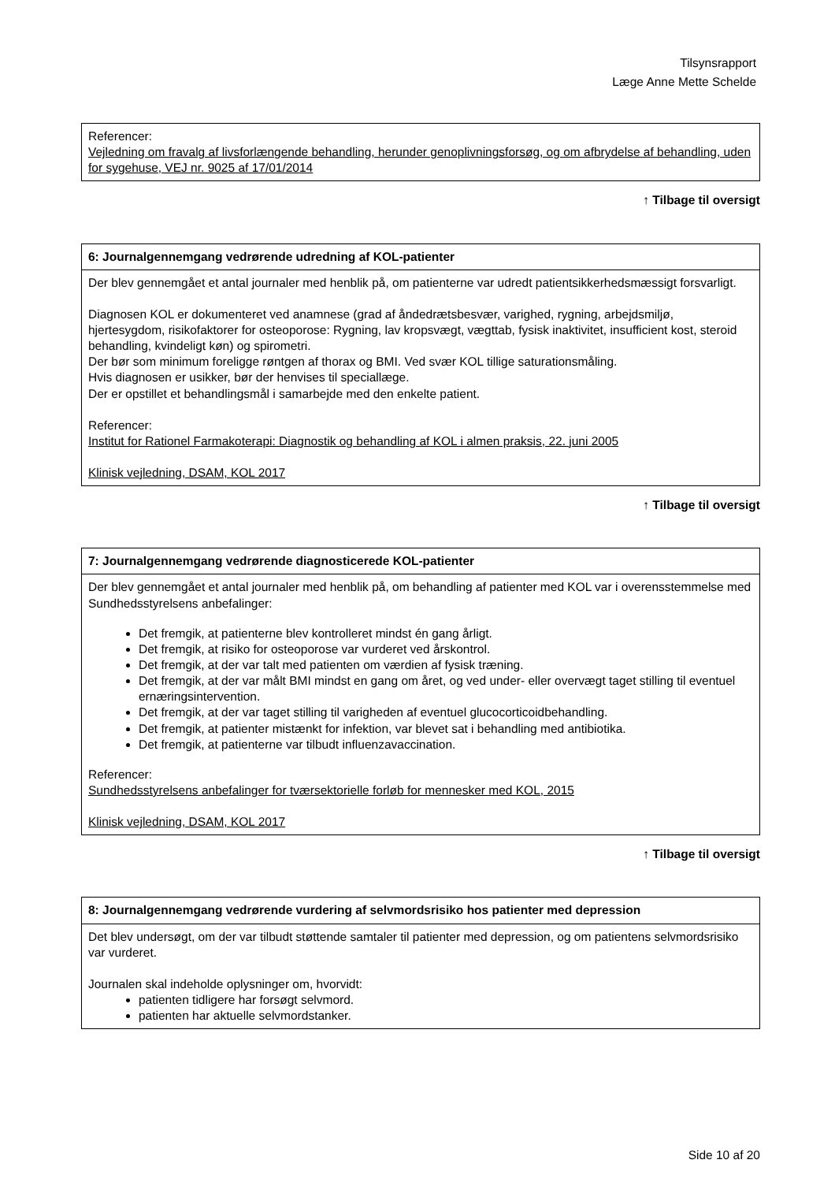Tilsynsrapport
Læge Anne Mette Schelde
| Referencer: Vejledning om fravalg af livsforlængende behandling, herunder genoplivningsforsøg, og om afbrydelse af behandling, uden for sygehuse, VEJ nr. 9025 af 17/01/2014 |
↑ Tilbage til oversigt
| 6: Journalgennemgang vedrørende udredning af KOL-patienter |
| --- |
| Der blev gennemgået et antal journaler med henblik på, om patienterne var udredt patientsikkerhedsmæssigt forsvarligt. Diagnosen KOL er dokumenteret ved anamnese (grad af åndedrætsbesvær, varighed, rygning, arbejdsmiljø, hjertesygdom, risikofaktorer for osteoporose: Rygning, lav kropsvægt, vægttab, fysisk inaktivitet, insufficient kost, steroid behandling, kvindeligt køn) og spirometri. Der bør som minimum foreligge røntgen af thorax og BMI. Ved svær KOL tillige saturationsmåling. Hvis diagnosen er usikker, bør der henvises til speciallæge. Der er opstillet et behandlingsmål i samarbejde med den enkelte patient. Referencer: Institut for Rationel Farmakoterapi: Diagnostik og behandling af KOL i almen praksis, 22. juni 2005 Klinisk vejledning, DSAM, KOL 2017 |
↑ Tilbage til oversigt
| 7: Journalgennemgang vedrørende diagnosticerede KOL-patienter |
| --- |
| Der blev gennemgået et antal journaler med henblik på, om behandling af patienter med KOL var i overensstemmelse med Sundhedsstyrelsens anbefalinger: Det fremgik, at patienterne blev kontrolleret mindst én gang årligt. Det fremgik, at risiko for osteoporose var vurderet ved årskontrol. Det fremgik, at der var talt med patienten om værdien af fysisk træning. Det fremgik, at der var målt BMI mindst en gang om året, og ved under- eller overvægt taget stilling til eventuel ernæringsintervention. Det fremgik, at der var taget stilling til varigheden af eventuel glucocorticoidbehandling. Det fremgik, at patienter mistænkt for infektion, var blevet sat i behandling med antibiotika. Det fremgik, at patienterne var tilbudt influenzavaccination. Referencer: Sundhedsstyrelsens anbefalinger for tværsektorielle forløb for mennesker med KOL, 2015 Klinisk vejledning, DSAM, KOL 2017 |
↑ Tilbage til oversigt
| 8: Journalgennemgang vedrørende vurdering af selvmordsrisiko hos patienter med depression |
| --- |
| Det blev undersøgt, om der var tilbudt støttende samtaler til patienter med depression, og om patientens selvmordsrisiko var vurderet. Journalen skal indeholde oplysninger om, hvorvidt: patienten tidligere har forsøgt selvmord. patienten har aktuelle selvmordstanker. |
Side 10 af 20